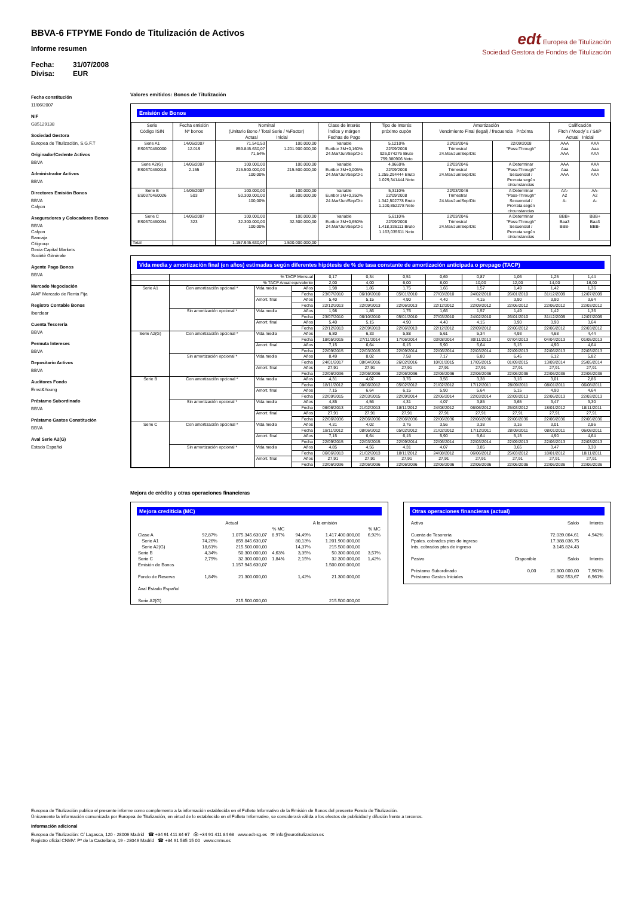BBVA-6 FTPYME Fondo de Titulización de Activos
Informe resumen
Fecha: 31/07/2008
Divisa: EUR
edt Europea de Titulización
Sociedad Gestora de Fondos de Titulización
Fecha constitución
11/06/2007
NIF
G85129138
Sociedad Gestora
Europea de Titulización, S.G.F.T
Originador/Cedente Activos
BBVA
Administrador Activos
BBVA
Directores Emisión Bonos
BBVA
Calyon
Aseguradores y Colocadores Bonos
BBVA
Calyon
Bancaja
Citigroup
Dexia Capital Markets
Sociètè Gènèrale
Agente Pago Bonos
BBVA
Mercado Negociación
AIAF Mercado de Renta Fija
Registro Contable Bonos
Iberclear
Cuenta Tesorería
BBVA
Permuta Intereses
BBVA
Depositario Activos
BBVA
Auditores Fondo
Ernst&Young
Préstamo Subordinado
BBVA
Préstamo Gastos Constitución
BBVA
Aval Serie A2(G)
Estado Español
Valores emitidos: Bonos de Titulización
Emisión de Bonos
| Serie Código ISIN | Fecha emisión Nº bonos | Nominal (Unitario Bono / Total Serie / %Factor) Actual Inicial | | Clase de interés Índice y márgen Fechas de Pago | Tipo de Interés próximo cupón | Amortización Vencimiento Final (legal) / frecuencia Próxima | | Calificación Fitch / Moody´s / S&P Actual Inicial | |
| --- | --- | --- | --- | --- | --- | --- | --- | --- | --- |
| Serie A1 ES0370460000 | 14/06/2007 12.019 | 71.540,53 859.845.630,07 71,54% | 100.000,00 1.201.900.000,00 | Variable Euribor 3M+0,160% 24.Mar/Jun/Sep/Dic | 5,1210% 22/09/2008 926,074276 Bruto 759,380906 Neto | 22/03/2046 Trimestral 24.Mar/Jun/Sep/Dic | 22/09/2008 "Pass-Through" | AAA Aaa AAA | AAA Aaa AAA |
| Serie A2(G) ES0370460018 | 14/06/2007 2.155 | 100.000,00 215.500.000,00 100,00% | 100.000,00 215.500.000,00 | Variable Euribor 3M+0,005% 24.Mar/Jun/Sep/Dic | 4,9660% 22/09/2008 1.255,294444 Bruto 1.029,341444 Neto | 22/03/2046 Trimestral 24.Mar/Jun/Sep/Dic | A Determinar "Pass-Through" Secuencial / Prorrata según circunstancias | AAA Aaa AAA | AAA Aaa AAA |
| Serie B ES0370460026 | 14/06/2007 503 | 100.000,00 50.300.000,00 100,00% | 100.000,00 50.300.000,00 | Variable Euribor 3M+0,350% 24.Mar/Jun/Sep/Dic | 5,3110% 22/09/2008 1.342,502778 Bruto 1.100,852278 Neto | 22/03/2046 Trimestral 24.Mar/Jun/Sep/Dic | A Determinar "Pass-Through" Secuencial / Prorrata según circunstancias | AA- A2 A- | AA- A2 A- |
| Serie C ES0370460034 | 14/06/2007 323 | 100.000,00 32.300.000,00 100,00% | 100.000,00 32.300.000,00 | Variable Euribor 3M+0,650% 24.Mar/Jun/Sep/Dic | 5,6110% 22/09/2008 1.418,336111 Bruto 1.163,035611 Neto | 22/03/2046 Trimestral 24.Mar/Jun/Sep/Dic | A Determinar "Pass-Through" Secuencial / Prorrata según circunstancias | BBB+ Baa3 BBB- | BBB+ Baa3 BBB- |
| Total | | 1.157.945.630,07 | 1.500.000.000,00 | | | | | | |
Vida media y amortización final (en años) estimadas según diferentes hipótesis de % de tasa constante de amortización anticipada o prepago (TACP)
| | % TACP Mensual | | | 0,17 | 0,34 | 0,51 | 0,69 | 0,87 | 1,06 | 1,25 | 1,44 |
| | % TACP Anual equivalente | | | 2,00 | 4,00 | 6,00 | 8,00 | 10,00 | 12,00 | 14,00 | 16,00 |
| Serie A1 | Con amortización opcional * | Vida media | Años | 1,98 | 1,86 | 1,75 | 1,66 | 1,57 | 1,49 | 1,42 | 1,36 |
| | | | Fecha | 23/07/2010 | 06/10/2010 | 05/01/2010 | 27/03/2010 | 24/02/2010 | 26/01/2010 | 31/12/2009 | 12/07/2009 |
| | | Amort. final | Años | 5,40 | 5,15 | 4,90 | 4,40 | 4,15 | 3,90 | 3,90 | 3,64 |
| | | | Fecha | 22/12/2013 | 22/09/2013 | 22/06/2013 | 22/12/2012 | 22/09/2012 | 22/06/2012 | 22/06/2012 | 22/03/2012 |
| | Sin amortización opcional * | Vida media | Años | 1,98 | 1,86 | 1,75 | 1,66 | 1,57 | 1,49 | 1,42 | 1,36 |
| | | | Fecha | 23/07/2010 | 06/10/2010 | 05/01/2010 | 27/03/2010 | 24/02/2010 | 26/01/2010 | 31/12/2009 | 12/07/2009 |
| | | Amort. final | Años | 5,40 | 5,15 | 4,90 | 4,40 | 4,15 | 3,90 | 3,90 | 3,64 |
| | | | Fecha | 22/12/2013 | 22/09/2013 | 22/06/2013 | 22/12/2012 | 22/09/2012 | 22/06/2012 | 22/06/2012 | 22/03/2012 |
| Serie A2(G) | Con amortización opcional * | Vida media | Años | 6,80 | 6,33 | 5,88 | 5,61 | 5,34 | 4,93 | 4,68 | 4,44 |
| | | | Fecha | 18/05/2015 | 27/11/2014 | 17/06/2014 | 03/08/2014 | 30/11/2013 | 07/04/2013 | 04/04/2013 | 01/05/2013 |
| | | Amort. final | Años | 7,15 | 6,64 | 6,15 | 5,90 | 5,64 | 5,15 | 4,90 | 4,64 |
| | | | Fecha | 22/09/2015 | 22/03/2015 | 22/09/2014 | 22/06/2014 | 22/03/2014 | 22/09/2013 | 22/06/2013 | 22/03/2013 |
| | Sin amortización opcional * | Vida media | Años | 8,49 | 8,02 | 7,58 | 7,17 | 6,80 | 6,45 | 6,12 | 5,82 |
| | | | Fecha | 24/01/2017 | 08/04/2016 | 26/02/2016 | 10/01/2015 | 17/05/2015 | 01/09/2015 | 13/09/2014 | 25/05/2014 |
| | | Amort. final | Años | 27,91 | 27,91 | 27,91 | 27,91 | 27,91 | 27,91 | 27,91 | 27,91 |
| | | | Fecha | 22/06/2036 | 22/06/2036 | 22/06/2036 | 22/06/2036 | 22/06/2036 | 22/06/2036 | 22/06/2036 | 22/06/2036 |
| Serie B | Con amortización opcional * | Vida media | Años | 4,31 | 4,02 | 3,76 | 3,56 | 3,38 | 3,16 | 3,01 | 2,86 |
| | | | Fecha | 18/11/2012 | 08/06/2012 | 05/02/2012 | 21/02/2012 | 17/12/2011 | 28/09/2011 | 08/01/2011 | 06/08/2011 |
| | | Amort. final | Años | 7,15 | 6,64 | 6,15 | 5,90 | 5,64 | 5,15 | 4,90 | 4,64 |
| | | | Fecha | 22/09/2015 | 22/03/2015 | 22/09/2014 | 22/06/2014 | 22/03/2014 | 22/09/2013 | 22/06/2013 | 22/03/2013 |
| | Sin amortización opcional * | Vida media | Años | 4,85 | 4,56 | 4,31 | 4,07 | 3,85 | 3,65 | 3,47 | 3,30 |
| | | | Fecha | 06/06/2013 | 21/02/2013 | 18/11/2012 | 24/08/2012 | 06/06/2012 | 25/03/2012 | 18/01/2012 | 18/11/2011 |
| | | Amort. final | Años | 27,91 | 27,91 | 27,91 | 27,91 | 27,91 | 27,91 | 27,91 | 27,91 |
| | | | Fecha | 22/06/2036 | 22/06/2036 | 22/06/2036 | 22/06/2036 | 22/06/2036 | 22/06/2036 | 22/06/2036 | 22/06/2036 |
| Serie C | Con amortización opcional * | Vida media | Años | 4,31 | 4,02 | 3,76 | 3,56 | 3,38 | 3,16 | 3,01 | 2,86 |
| | | | Fecha | 18/11/2012 | 08/06/2012 | 05/02/2012 | 21/02/2012 | 17/12/2011 | 28/09/2011 | 08/01/2011 | 06/08/2011 |
| | | Amort. final | Años | 7,15 | 6,64 | 6,15 | 5,90 | 5,64 | 5,15 | 4,90 | 4,64 |
| | | | Fecha | 22/09/2015 | 22/03/2015 | 22/09/2014 | 22/06/2014 | 22/03/2014 | 22/09/2013 | 22/06/2013 | 22/03/2013 |
| | Sin amortización opcional * | Vida media | Años | 4,85 | 4,56 | 4,31 | 4,07 | 3,85 | 3,65 | 3,47 | 3,30 |
| | | | Fecha | 06/06/2013 | 21/02/2013 | 18/11/2012 | 24/08/2012 | 06/06/2012 | 25/03/2012 | 18/01/2012 | 18/11/2011 |
| | | Amort. final | Años | 27,91 | 27,91 | 27,91 | 27,91 | 27,91 | 27,91 | 27,91 | 27,91 |
| | | | Fecha | 22/06/2036 | 22/06/2036 | 22/06/2036 | 22/06/2036 | 22/06/2036 | 22/06/2036 | 22/06/2036 | 22/06/2036 |
Mejora de crédito y otras operaciones financieras
Mejora crediticia (MC)
| | Actual | | | A la emisión | | |
| | | | % MC | | | % MC |
| Clase A | 92,87% | 1.075.345.630,07 | 8,97% | 94,49% | 1.417.400.000,00 | 6,92% |
| Serie A1 | 74,26% | 859.845.630,07 | | 80,13% | 1.201.900.000,00 | |
| Serie A2(G) | 18,61% | 215.500.000,00 | | 14,37% | 215.500.000,00 | |
| Serie B | 4,34% | 50.300.000,00 | 4,63% | 3,35% | 50.300.000,00 | 3,57% |
| Serie C | 2,79% | 32.300.000,00 | 1,84% | 2,15% | 32.300.000,00 | 1,42% |
| Emisión de Bonos | | 1.157.945.630,07 | | | 1.500.000.000,00 | |
| Fondo de Reserva | 1,84% | 21.300.000,00 | | 1,42% | 21.300.000,00 | |
| Aval Estado Español | | | | | | |
| Serie A2(G) | | 215.500.000,00 | | | 215.500.000,00 | |
Otras operaciones financieras (actual)
| Activo | | Saldo | Interés |
| Cuenta de Tesorería | | 72.039.064,61 | 4,942% |
| Ppales. cobrados ptes de ingreso | | 17.388.036,75 | |
| Ints. cobrados ptes de ingreso | | 3.145.824,43 | |
| Pasivo | Disponible | Saldo | Interés |
| Préstamo Subordinado | 0,00 | 21.300.000,00 | 7,961% |
| Préstamo Gastos Iniciales | | 882.553,67 | 6,961% |
Europea de Titulización publica el presente informe como complemento a la información establecida en el Folleto Informativo de la Emisión de Bonos del presente Fondo de Titulización.
Únicamente la información comunicada por Europea de Titulización, en virtud de lo establecido en el Folleto Informativo, se considerará válida a los efectos de publicidad y difusión frente a terceros.
Información adicional
Europea de Titulización: C/ Lagasca, 120 - 28006 Madrid ☎ +34 91 411 84 67 ⎙ +34 91 411 84 68 www.edt-sg.es ✉ info@eurotitulizacion.es
Registro oficial CNMV: Pº de la Castellana, 19 - 28046 Madrid ☎ +34 91 585 15 00 www.cnmv.es